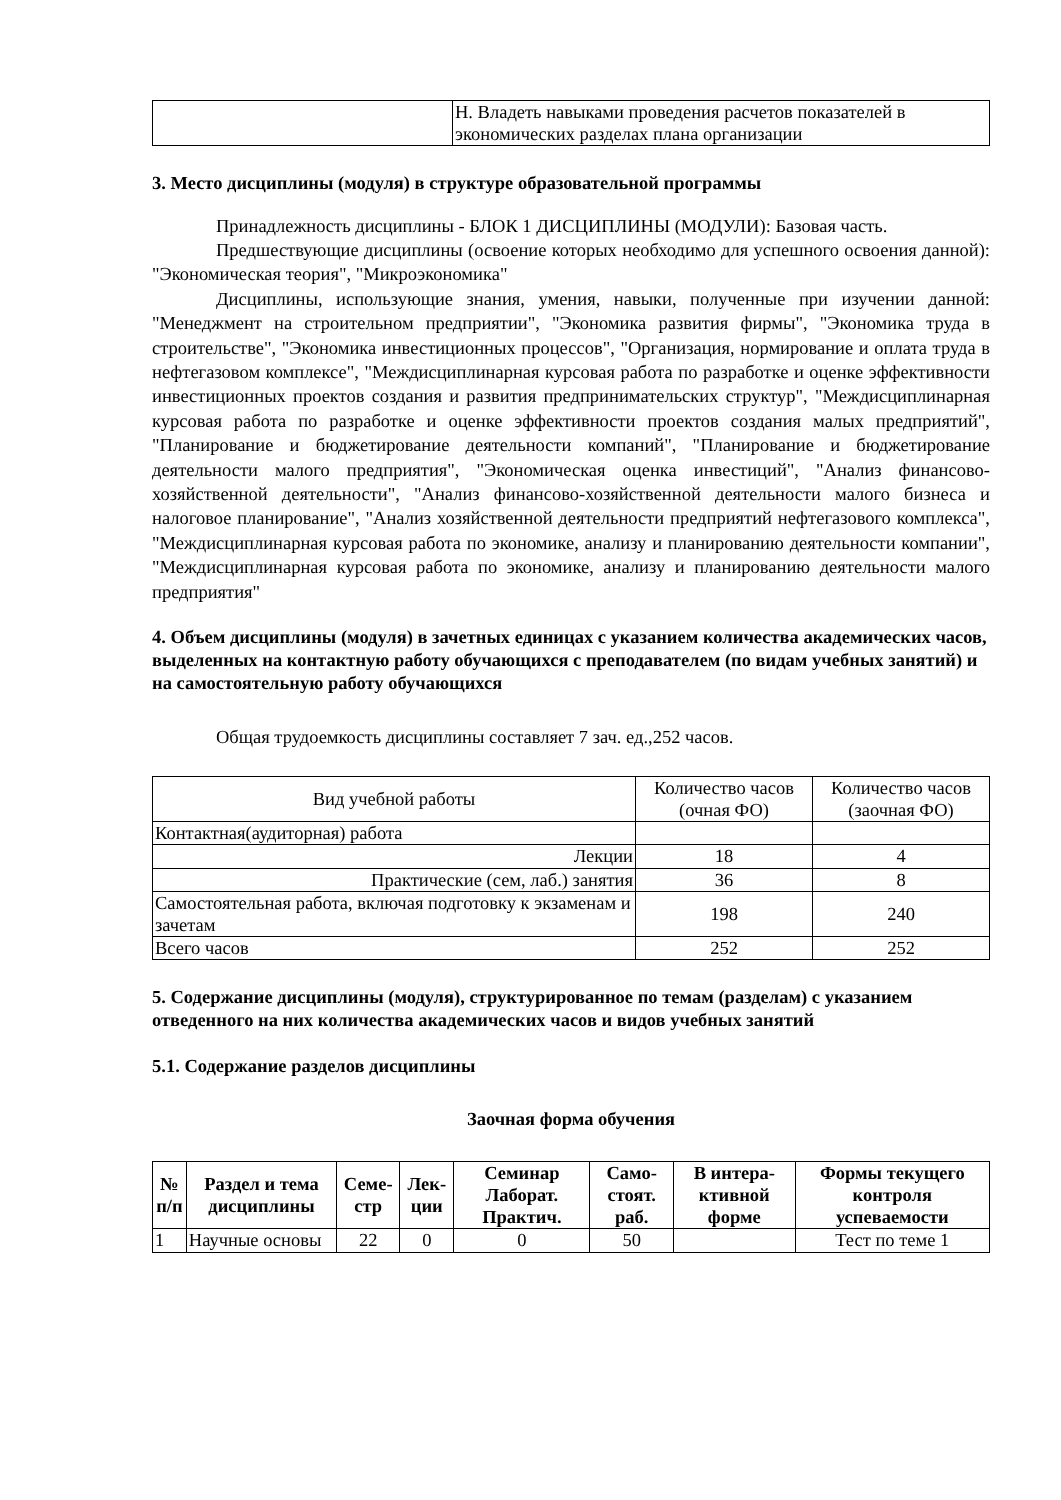| | Н. Владеть навыками проведения расчетов показателей в экономических разделах плана организации |
3. Место дисциплины (модуля) в структуре образовательной программы
Принадлежность дисциплины - БЛОК 1 ДИСЦИПЛИНЫ (МОДУЛИ): Базовая часть.
Предшествующие дисциплины (освоение которых необходимо для успешного освоения данной): "Экономическая теория", "Микроэкономика"
Дисциплины, использующие знания, умения, навыки, полученные при изучении данной: "Менеджмент на строительном предприятии", "Экономика развития фирмы", "Экономика труда в строительстве", "Экономика инвестиционных процессов", "Организация, нормирование и оплата труда в нефтегазовом комплексе", "Междисциплинарная курсовая работа по разработке и оценке эффективности инвестиционных проектов создания и развития предпринимательских структур", "Междисциплинарная курсовая работа по разработке и оценке эффективности проектов создания малых предприятий", "Планирование и бюджетирование деятельности компаний", "Планирование и бюджетирование деятельности малого предприятия", "Экономическая оценка инвестиций", "Анализ финансово-хозяйственной деятельности", "Анализ финансово-хозяйственной деятельности малого бизнеса и налоговое планирование", "Анализ хозяйственной деятельности предприятий нефтегазового комплекса", "Междисциплинарная курсовая работа по экономике, анализу и планированию деятельности компании", "Междисциплинарная курсовая работа по экономике, анализу и планированию деятельности малого предприятия"
4. Объем дисциплины (модуля) в зачетных единицах с указанием количества академических часов, выделенных на контактную работу обучающихся с преподавателем (по видам учебных занятий) и на самостоятельную работу обучающихся
Общая трудоемкость дисциплины составляет 7 зач. ед.,252 часов.
| Вид учебной работы | Количество часов (очная ФО) | Количество часов (заочная ФО) |
| Контактная(аудиторная) работа | | |
| Лекции | 18 | 4 |
| Практические (сем, лаб.) занятия | 36 | 8 |
| Самостоятельная работа, включая подготовку к экзаменам и зачетам | 198 | 240 |
| Всего часов | 252 | 252 |
5. Содержание дисциплины (модуля), структурированное по темам (разделам) с указанием отведенного на них количества академических часов и видов учебных занятий
5.1. Содержание разделов дисциплины
Заочная форма обучения
| № п/п | Раздел и тема дисциплины | Семе-стр | Лек-ции | Семинар Лаборат. Практич. | Само-стоят. раб. | В интера-ктивной форме | Формы текущего контроля успеваемости |
| --- | --- | --- | --- | --- | --- | --- | --- |
| 1 | Научные основы | 22 | 0 | 0 | 50 | | Тест по теме 1 |